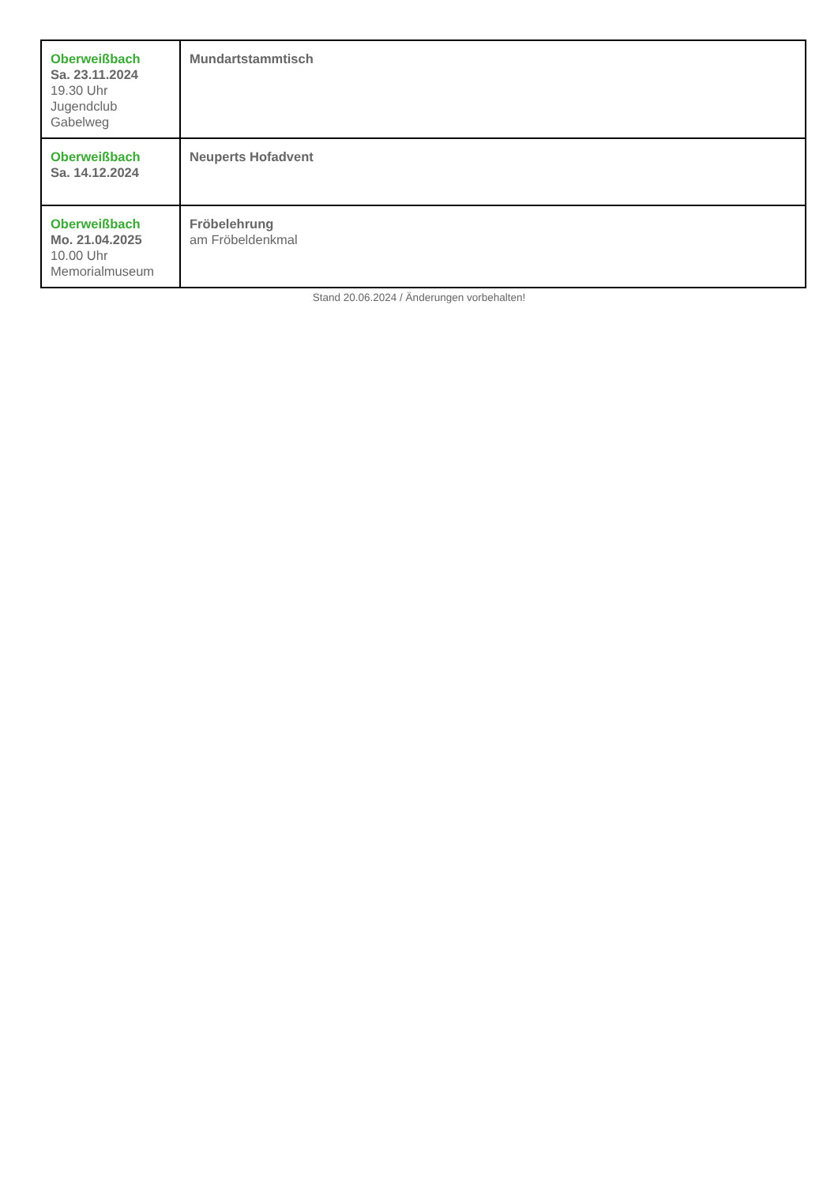| Oberweißbach Sa. 23.11.2024 19.30 Uhr Jugendclub Gabelweg | Mundartstammtisch |
| Oberweißbach Sa. 14.12.2024 | Neuperts Hofadvent |
| Oberweißbach Mo. 21.04.2025 10.00 Uhr Memorialmuseum | Fröbelehrung am Fröbeldenkmal |
Stand 20.06.2024 / Änderungen vorbehalten!